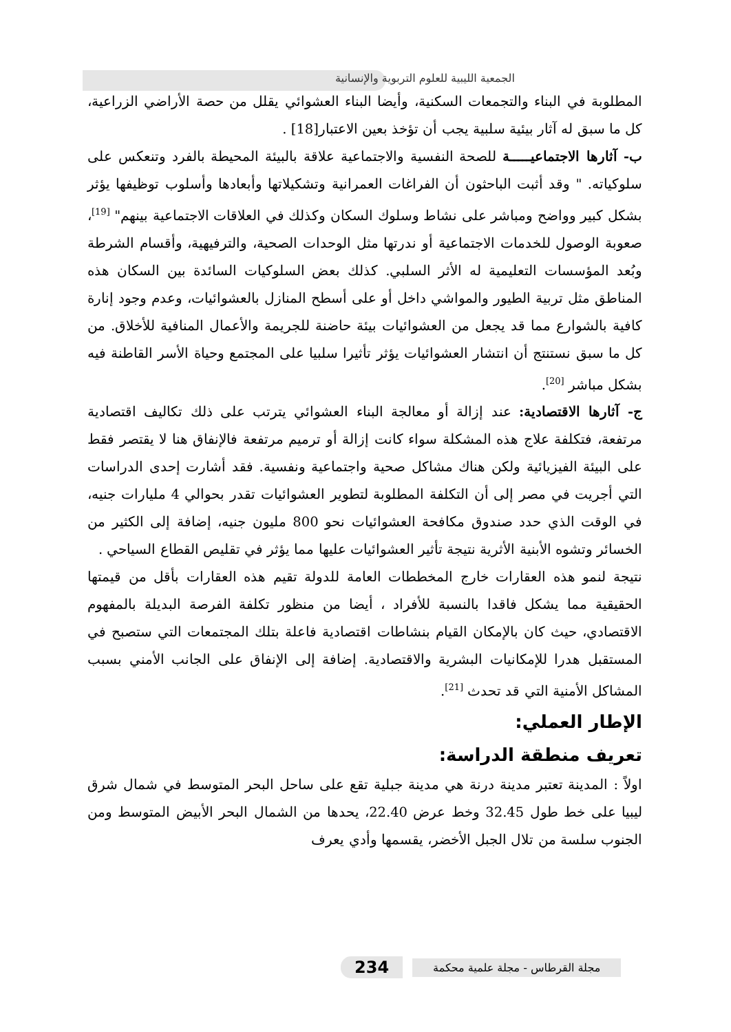الجمعية الليبية للعلوم التربوية والإنسانية
المطلوبة في البناء والتجمعات السكنية، وأيضا البناء العشوائي يقلل من حصة الأراضي الزراعية، كل ما سبق له آثار بيئية سلبية يجب أن تؤخذ بعين الاعتبار[18] .
ب- آثارها الاجتماعيـــــة للصحة النفسية والاجتماعية علاقة بالبيئة المحيطة بالفرد وتنعكس على سلوكياته. " وقد أثبت الباحثون أن الفراغات العمرانية وتشكيلاتها وأبعادها وأسلوب توظيفها يؤثر بشكل كبير وواضح ومباشر على نشاط وسلوك السكان وكذلك في العلاقات الاجتماعية بينهم" <sup>[19]</sup>، صعوبة الوصول للخدمات الاجتماعية أو ندرتها مثل الوحدات الصحية، والترفيهية، وأقسام الشرطة وبُعد المؤسسات التعليمية له الأثر السلبي. كذلك بعض السلوكيات السائدة بين السكان هذه المناطق مثل تربية الطيور والمواشي داخل أو على أسطح المنازل بالعشوائيات، وعدم وجود إنارة كافية بالشوارع مما قد يجعل من العشوائيات بيئة حاضنة للجريمة والأعمال المنافية للأخلاق. من كل ما سبق نستنتج أن انتشار العشوائيات يؤثر تأثيرا سلبيا على المجتمع وحياة الأسر القاطنة فيه بشكل مباشر <sup>[20]</sup>.
ج- آثارها الاقتصادية: عند إزالة أو معالجة البناء العشوائي يترتب على ذلك تكاليف اقتصادية مرتفعة، فتكلفة علاج هذه المشكلة سواء كانت إزالة أو ترميم مرتفعة فالإنفاق هنا لا يقتصر فقط على البيئة الفيزيائية ولكن هناك مشاكل صحية واجتماعية ونفسية. فقد أشارت إحدى الدراسات التي أجريت في مصر إلى أن التكلفة المطلوبة لتطوير العشوائيات تقدر بحوالي 4 مليارات جنيه، في الوقت الذي حدد صندوق مكافحة العشوائيات نحو 800 مليون جنيه، إضافة إلى الكثير من الخسائر وتشوه الأبنية الأثرية نتيجة تأثير العشوائيات عليها مما يؤثر في تقليص القطاع السياحي .
نتيجة لنمو هذه العقارات خارج المخططات العامة للدولة تقيم هذه العقارات بأقل من قيمتها الحقيقية مما يشكل فاقدا بالنسبة للأفراد ، أيضا من منظور تكلفة الفرصة البديلة بالمفهوم الاقتصادي، حيث كان بالإمكان القيام بنشاطات اقتصادية فاعلة بتلك المجتمعات التي ستصبح في المستقبل هدرا للإمكانيات البشرية والاقتصادية. إضافة إلى الإنفاق على الجانب الأمني بسبب المشاكل الأمنية التي قد تحدث <sup>[21]</sup>.
الإطار العملي:
تعريف منطقة الدراسة:
اولاً : المدينة تعتبر مدينة درنة هي مدينة جبلية تقع على ساحل البحر المتوسط في شمال شرق ليبيا على خط طول 32.45 وخط عرض 22.40، يحدها من الشمال البحر الأبيض المتوسط ومن الجنوب سلسة من تلال الجبل الأخضر، يقسمها وأدي يعرف
234 مجلة القرطاس - مجلة علمية محكمة